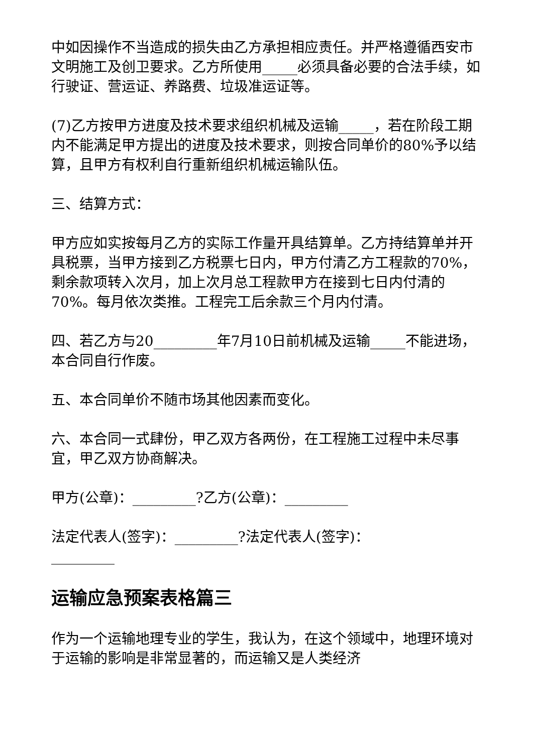中如因操作不当造成的损失由乙方承担相应责任。并严格遵循西安市文明施工及创卫要求。乙方所使用_____必须具备必要的合法手续，如行驶证、营运证、养路费、垃圾准运证等。
(7)乙方按甲方进度及技术要求组织机械及运输_____，若在阶段工期内不能满足甲方提出的进度及技术要求，则按合同单价的80%予以结算，且甲方有权利自行重新组织机械运输队伍。
三、结算方式：
甲方应如实按每月乙方的实际工作量开具结算单。乙方持结算单并开具税票，当甲方接到乙方税票七日内，甲方付清乙方工程款的70%，剩余款项转入次月，加上次月总工程款甲方在接到七日内付清的70%。每月依次类推。工程完工后余款三个月内付清。
四、若乙方与20_________年7月10日前机械及运输_____不能进场，本合同自行作废。
五、本合同单价不随市场其他因素而变化。
六、本合同一式肆份，甲乙双方各两份，在工程施工过程中未尽事宜，甲乙双方协商解决。
甲方(公章)：_________?乙方(公章)：_________
法定代表人(签字)：_________?法定代表人(签字)：_________
运输应急预案表格篇三
作为一个运输地理专业的学生，我认为，在这个领域中，地理环境对于运输的影响是非常显著的，而运输又是人类经济